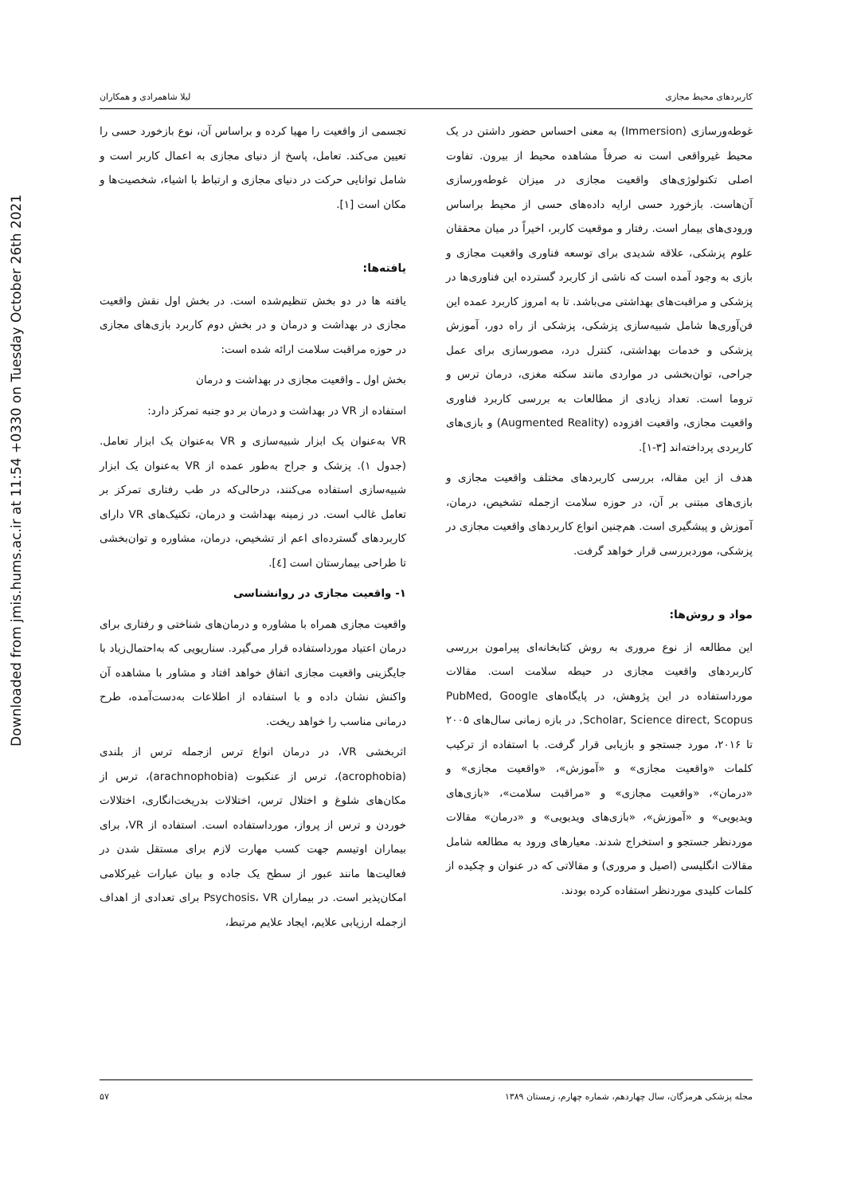Downloaded from jmis.hums.ac.ir at 11:54 +0330 on Tuesday October 26th 2021
کاربردهای محیط مجازی لیلا شاهمرادی و همکاران
غوطه‌ورسازی (Immersion) به معنی احساس حضور داشتن در یک محیط غیرواقعی است نه صرفاً مشاهده محیط از بیرون. تفاوت اصلی تکنولوژی‌های واقعیت مجازی در میزان غوطه‌ورسازی آن‌هاست. بازخورد حسی ارایه داده‌های حسی از محیط براساس ورودی‌های بیمار است. رفتار و موقعیت کاربر، اخیراً در میان محققان علوم پزشکی، علاقه شدیدی برای توسعه فناوری واقعیت مجازی و بازی به وجود آمده است که ناشی از کاربرد گسترده این فناوری‌ها در پزشکی و مراقبت‌های بهداشتی می‌باشد. تا به امروز کاربرد عمده این فن‌آوری‌ها شامل شبیه‌سازی پزشکی، پزشکی از راه دور، آموزش پزشکی و خدمات بهداشتی، کنترل درد، مصورسازی برای عمل جراحی، توان‌بخشی در مواردی مانند سکته مغزی، درمان ترس و تروما است. تعداد زیادی از مطالعات به بررسی کاربرد فناوری واقعیت مجازی، واقعیت افزوده (Augmented Reality) و بازی‌های کاربردی پرداخته‌اند [۳-۱].
هدف از این مقاله، بررسی کاربردهای مختلف واقعیت مجازی و بازی‌های مبتنی بر آن، در حوزه سلامت ازجمله تشخیص، درمان، آموزش و پیشگیری است. هم‌چنین انواع کاربردهای واقعیت مجازی در پزشکی، موردبررسی قرار خواهد گرفت.
مواد و روش‌ها:
این مطالعه از نوع مروری به روش کتابخانه‌ای پیرامون بررسی کاربردهای واقعیت مجازی در حیطه سلامت است. مقالات مورداستفاده در این پژوهش، در پایگاه‌های PubMed, Google Scholar, Science direct, Scopus, در بازه زمانی سال‌های ۲۰۰۵ تا ۲۰۱۶، مورد جستجو و بازیابی قرار گرفت. با استفاده از ترکیب کلمات «واقعیت مجازی» و «آموزش»، «واقعیت مجازی» و «درمان»، «واقعیت مجازی» و «مراقبت سلامت»، «بازی‌های ویدیویی» و «آموزش»، «بازی‌های ویدیویی» و «درمان» مقالات موردنظر جستجو و استخراج شدند. معیارهای ورود به مطالعه شامل مقالات انگلیسی (اصیل و مروری) و مقالاتی که در عنوان و چکیده از کلمات کلیدی موردنظر استفاده کرده بودند.
تجسمی از واقعیت را مهیا کرده و براساس آن، نوع بازخورد حسی را تعیین می‌کند. تعامل، پاسخ از دنیای مجازی به اعمال کاربر است و شامل توانایی حرکت در دنیای مجازی و ارتباط با اشیاء، شخصیت‌ها و مکان است [۱].
یافته‌ها:
یافته ها در دو بخش تنظیم‌شده است. در بخش اول نقش واقعیت مجازی در بهداشت و درمان و در بخش دوم کاربرد بازی‌های مجازی در حوزه مراقبت سلامت ارائه شده است:
بخش اول ـ واقعیت مجازی در بهداشت و درمان
استفاده از VR در بهداشت و درمان بر دو جنبه تمرکز دارد:
VR به‌عنوان یک ابزار شبیه‌سازی و VR به‌عنوان یک ابزار تعامل. (جدول ۱). پزشک و جراح به‌طور عمده از VR به‌عنوان یک ابزار شبیه‌سازی استفاده می‌کنند، درحالی‌که در طب رفتاری تمرکز بر تعامل غالب است. در زمینه بهداشت و درمان، تکنیک‌های VR دارای کاربردهای گسترده‌ای اعم از تشخیص، درمان، مشاوره و توان‌بخشی تا طراحی بیمارستان است [٤].
۱- واقعیت مجازی در روانشناسی
واقعیت مجازی همراه با مشاوره و درمان‌های شناختی و رفتاری برای درمان اعتیاد مورداستفاده قرار می‌گیرد. سناریویی که به‌احتمال‌زیاد با جایگزینی واقعیت مجازی اتفاق خواهد افتاد و مشاور با مشاهده آن واکنش نشان داده و با استفاده از اطلاعات به‌دست‌آمده، طرح درمانی مناسب را خواهد ریخت.
اثربخشی VR، در درمان انواع ترس ازجمله ترس از بلندی (acrophobia)، ترس از عنکبوت (arachnophobia)، ترس از مکان‌های شلوغ و اختلال ترس، اختلالات بدریخت‌انگاری، اختلالات خوردن و ترس از پرواز، مورداستفاده است. استفاده از VR، برای بیماران اوتیسم جهت کسب مهارت لازم برای مستقل شدن در فعالیت‌ها مانند عبور از سطح یک جاده و بیان عبارات غیرکلامی امکان‌پذیر است. در بیماران Psychosis، VR برای تعدادی از اهداف ازجمله ارزیابی علایم، ایجاد علایم مرتبط،
مجله پزشکی هرمزگان، سال چهاردهم، شماره چهارم، زمستان ۱۳۸۹ ۵۷